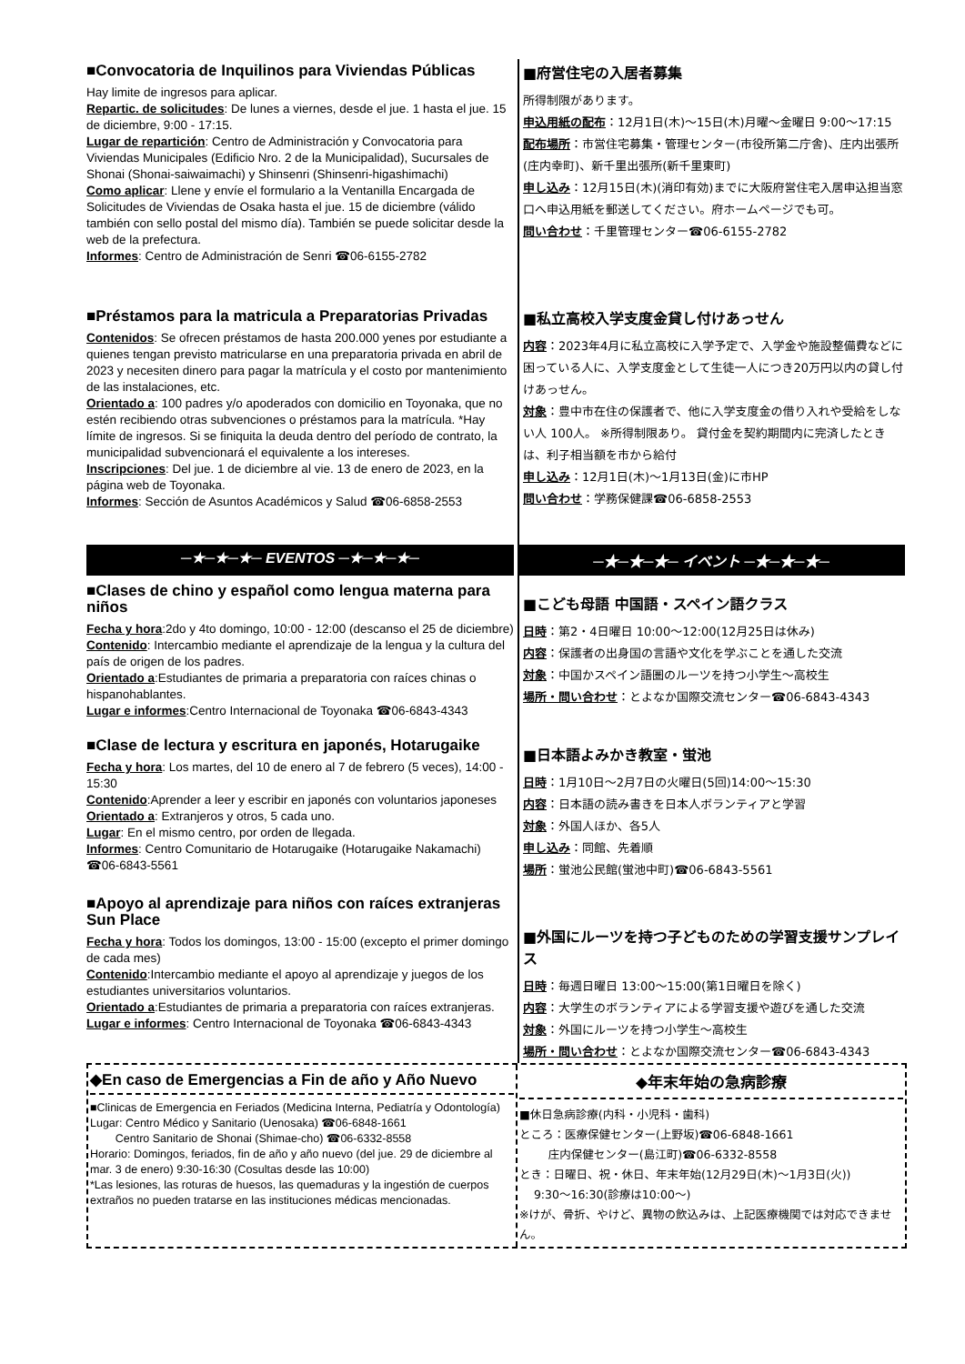■Convocatoria de Inquilinos para Viviendas Públicas
Hay limite de ingresos para aplicar.
Repartic. de solicitudes: De lunes a viernes, desde el jue. 1 hasta el jue. 15 de diciembre, 9:00 - 17:15.
Lugar de repartición: Centro de Administración y Convocatoria para Viviendas Municipales (Edificio Nro. 2 de la Municipalidad), Sucursales de Shonai (Shonai-saiwaimachi) y Shinsenri (Shinsenri-higashimachi)
Como aplicar: Llene y envíe el formulario a la Ventanilla Encargada de Solicitudes de Viviendas de Osaka hasta el jue. 15 de diciembre (válido también con sello postal del mismo día). También se puede solicitar desde la web de la prefectura.
Informes: Centro de Administración de Senri ☎06-6155-2782
■府営住宅の入居者募集
所得制限があります。
申込用紙の配布：12月1日(木)～15日(木)月曜～金曜日 9:00～17:15
配布場所：市営住宅募集・管理センター(市役所第二庁舎)、庄内出張所(庄内幸町)、新千里出張所(新千里東町)
申し込み：12月15日(木)(消印有効)までに大阪府営住宅入居申込担当窓口へ申込用紙を郵送してください。府ホームページでも可。
問い合わせ：千里管理センター☎06-6155-2782
■Préstamos para la matricula a Preparatorias Privadas
Contenidos: Se ofrecen préstamos de hasta 200.000 yenes por estudiante a quienes tengan previsto matricularse en una preparatoria privada en abril de 2023 y necesiten dinero para pagar la matrícula y el costo por mantenimiento de las instalaciones, etc.
Orientado a: 100 padres y/o apoderados con domicilio en Toyonaka, que no estén recibiendo otras subvenciones o préstamos para la matrícula. *Hay límite de ingresos. Si se finiquita la deuda dentro del período de contrato, la municipalidad subvencionará el equivalente a los intereses.
Inscripciones: Del jue. 1 de diciembre al vie. 13 de enero de 2023, en la página web de Toyonaka.
Informes: Sección de Asuntos Académicos y Salud ☎06-6858-2553
■私立高校入学支度金貸し付けあっせん
内容：2023年4月に私立高校に入学予定で、入学金や施設整備費などに困っている人に、入学支度金として生徒一人につき20万円以内の貸し付けあっせん。
対象：豊中市在住の保護者で、他に入学支度金の借り入れや受給をしない人 100人。 ※所得制限あり。 貸付金を契約期間内に完済したときは、利子相当額を市から給付
申し込み：12月1日(木)～1月13日(金)に市HP
問い合わせ：学務保健課☎06-6858-2553
─★─★─★─ EVENTOS ─★─★─★─ ─★─★─★─ イベント ─★─★─★─
■Clases de chino y español como lengua materna para niños
Fecha y hora:2do y 4to domingo, 10:00 - 12:00 (descanso el 25 de diciembre)
Contenido: Intercambio mediante el aprendizaje de la lengua y la cultura del país de origen de los padres.
Orientado a:Estudiantes de primaria a preparatoria con raíces chinas o hispanohablantes.
Lugar e informes:Centro Internacional de Toyonaka ☎06-6843-4343
■Clase de lectura y escritura en japonés, Hotarugaike
Fecha y hora: Los martes, del 10 de enero al 7 de febrero (5 veces), 14:00 - 15:30
Contenido:Aprender a leer y escribir en japonés con voluntarios japoneses
Orientado a: Extranjeros y otros, 5 cada uno.
Lugar: En el mismo centro, por orden de llegada.
Informes: Centro Comunitario de Hotarugaike (Hotarugaike Nakamachi) ☎06-6843-5561
■Apoyo al aprendizaje para niños con raíces extranjeras Sun Place
Fecha y hora: Todos los domingos, 13:00 - 15:00 (excepto el primer domingo de cada mes)
Contenido:Intercambio mediante el apoyo al aprendizaje y juegos de los estudiantes universitarios voluntarios.
Orientado a:Estudiantes de primaria a preparatoria con raíces extranjeras.
Lugar e informes: Centro Internacional de Toyonaka ☎06-6843-4343
■こども母語 中国語・スペイン語クラス
日時：第2・4日曜日 10:00～12:00(12月25日は休み)
内容：保護者の出身国の言語や文化を学ぶことを通した交流
対象：中国かスペイン語圏のルーツを持つ小学生～高校生
場所・問い合わせ：とよなか国際交流センター☎06-6843-4343
■日本語よみかき教室・蛍池
日時：1月10日～2月7日の火曜日(5回)14:00～15:30
内容：日本語の読み書きを日本人ボランティアと学習
対象：外国人ほか、各5人
申し込み：同館、先着順
場所：蛍池公民館(蛍池中町)☎06-6843-5561
■外国にルーツを持つ子どものための学習支援サンプレイス
日時：毎週日曜日 13:00～15:00(第1日曜日を除く)
内容：大学生のボランティアによる学習支援や遊びを通した交流
対象：外国にルーツを持つ小学生～高校生
場所・問い合わせ：とよなか国際交流センター☎06-6843-4343
◆En caso de Emergencias a Fin de año y Año Nuevo
■Clinicas de Emergencia en Feriados (Medicina Interna, Pediatría y Odontología)
Lugar: Centro Médico y Sanitario (Uenosaka) ☎06-6848-1661
Centro Sanitario de Shonai (Shimae-cho) ☎06-6332-8558
Horario: Domingos, feriados, fin de año y año nuevo (del jue. 29 de diciembre al mar. 3 de enero) 9:30-16:30 (Cosultas desde las 10:00)
*Las lesiones, las roturas de huesos, las quemaduras y la ingestión de cuerpos extraños no pueden tratarse en las instituciones médicas mencionadas.
◆年末年始の急病診療
■休日急病診療(内科・小児科・歯科)
ところ：医療保健センター(上野坂)☎06-6848-1661
庄内保健センター(島江町)☎06-6332-8558
とき：日曜日、祝・休日、年末年始(12月29日(木)～1月3日(火))
9:30～16:30(診療は10:00～)
※けが、骨折、やけど、異物の飲込みは、上記医療機関では対応できません。